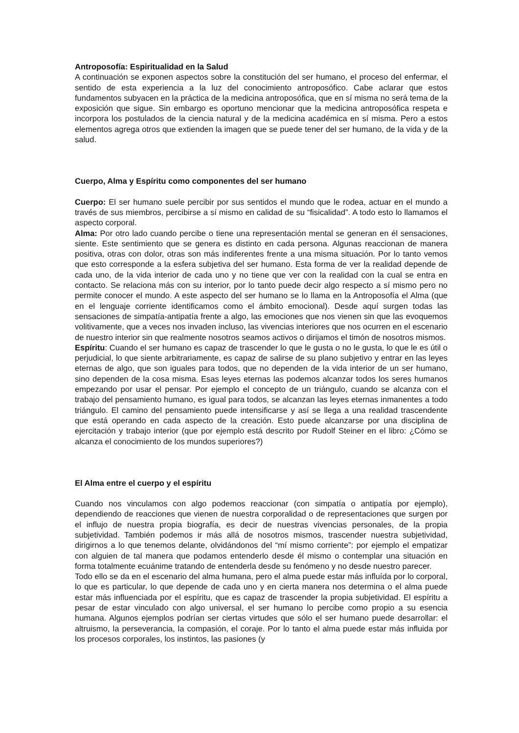Antroposofía: Espiritualidad en la Salud
A continuación se exponen aspectos sobre la constitución del ser humano, el proceso del enfermar, el sentido de esta experiencia a la luz del conocimiento antroposófico. Cabe aclarar que estos fundamentos subyacen en la práctica de la medicina antroposófica, que en sí misma no será tema de la exposición que sigue. Sin embargo es oportuno mencionar que la medicina antroposófica respeta e incorpora los postulados de la ciencia natural y de la medicina académica en sí misma. Pero a estos elementos agrega otros que extienden la imagen que se puede tener del ser humano, de la vida y de la salud.
Cuerpo, Alma y Espíritu como componentes del ser humano
Cuerpo: El ser humano suele percibir por sus sentidos el mundo que le rodea, actuar en el mundo a través de sus miembros, percibirse a sí mismo en calidad de su “fisicalidad”. A todo esto lo llamamos el aspecto corporal.
Alma: Por otro lado cuando percibe o tiene una representación mental se generan en él sensaciones, siente. Este sentimiento que se genera es distinto en cada persona. Algunas reaccionan de manera positiva, otras con dolor, otras son más indiferentes frente a una misma situación. Por lo tanto vemos que esto corresponde a la esfera subjetiva del ser humano. Esta forma de ver la realidad depende de cada uno, de la vida interior de cada uno y no tiene que ver con la realidad con la cual se entra en contacto. Se relaciona más con su interior, por lo tanto puede decir algo respecto a sí mismo pero no permite conocer el mundo. A este aspecto del ser humano se lo llama en la Antroposofía el Alma (que en el lenguaje corriente identificamos como el ámbito emocional). Desde aquí surgen todas las sensaciones de simpatía-antipatía frente a algo, las emociones que nos vienen sin que las evoquemos volitivamente, que a veces nos invaden incluso, las vivencias interiores que nos ocurren en el escenario de nuestro interior sin que realmente nosotros seamos activos o dirijamos el timón de nosotros mismos.
Espíritu: Cuando el ser humano es capaz de trascender lo que le gusta o no le gusta, lo que le es útil o perjudicial, lo que siente arbitrariamente, es capaz de salirse de su plano subjetivo y entrar en las leyes eternas de algo, que son iguales para todos, que no dependen de la vida interior de un ser humano, sino dependen de la cosa misma. Esas leyes eternas las podemos alcanzar todos los seres humanos empezando por usar el pensar. Por ejemplo el concepto de un triángulo, cuando se alcanza con el trabajo del pensamiento humano, es igual para todos, se alcanzan las leyes eternas inmanentes a todo triángulo. El camino del pensamiento puede intensificarse y así se llega a una realidad trascendente que está operando en cada aspecto de la creación. Esto puede alcanzarse por una disciplina de ejercitación y trabajo interior (que por ejemplo está descrito por Rudolf Steiner en el libro: ¿Cómo se alcanza el conocimiento de los mundos superiores?)
El Alma entre el cuerpo y el espíritu
Cuando nos vinculamos con algo podemos reaccionar (con simpatía o antipatía por ejemplo), dependiendo de reacciones que vienen de nuestra corporalidad o de representaciones que surgen por el influjo de nuestra propia biografía, es decir de nuestras vivencias personales, de la propia subjetividad. También podemos ir más allá de nosotros mismos, trascender nuestra subjetividad, dirigirnos a lo que tenemos delante, olvidándonos del “mí mismo corriente”: por ejemplo el empatizar con alguien de tal manera que podamos entenderlo desde él mismo o contemplar una situación en forma totalmente ecuánime tratando de entenderla desde su fenómeno y no desde nuestro parecer.
Todo ello se da en el escenario del alma humana, pero el alma puede estar más influída por lo corporal, lo que es particular, lo que depende de cada uno y en cierta manera nos determina o el alma puede estar más influenciada por el espíritu, que es capaz de trascender la propia subjetividad. El espíritu a pesar de estar vinculado con algo universal, el ser humano lo percibe como propio a su esencia humana. Algunos ejemplos podrían ser ciertas virtudes que sólo el ser humano puede desarrollar: el altruismo, la perseverancia, la compasión, el coraje. Por lo tanto el alma puede estar más influida por los procesos corporales, los instintos, las pasiones (y